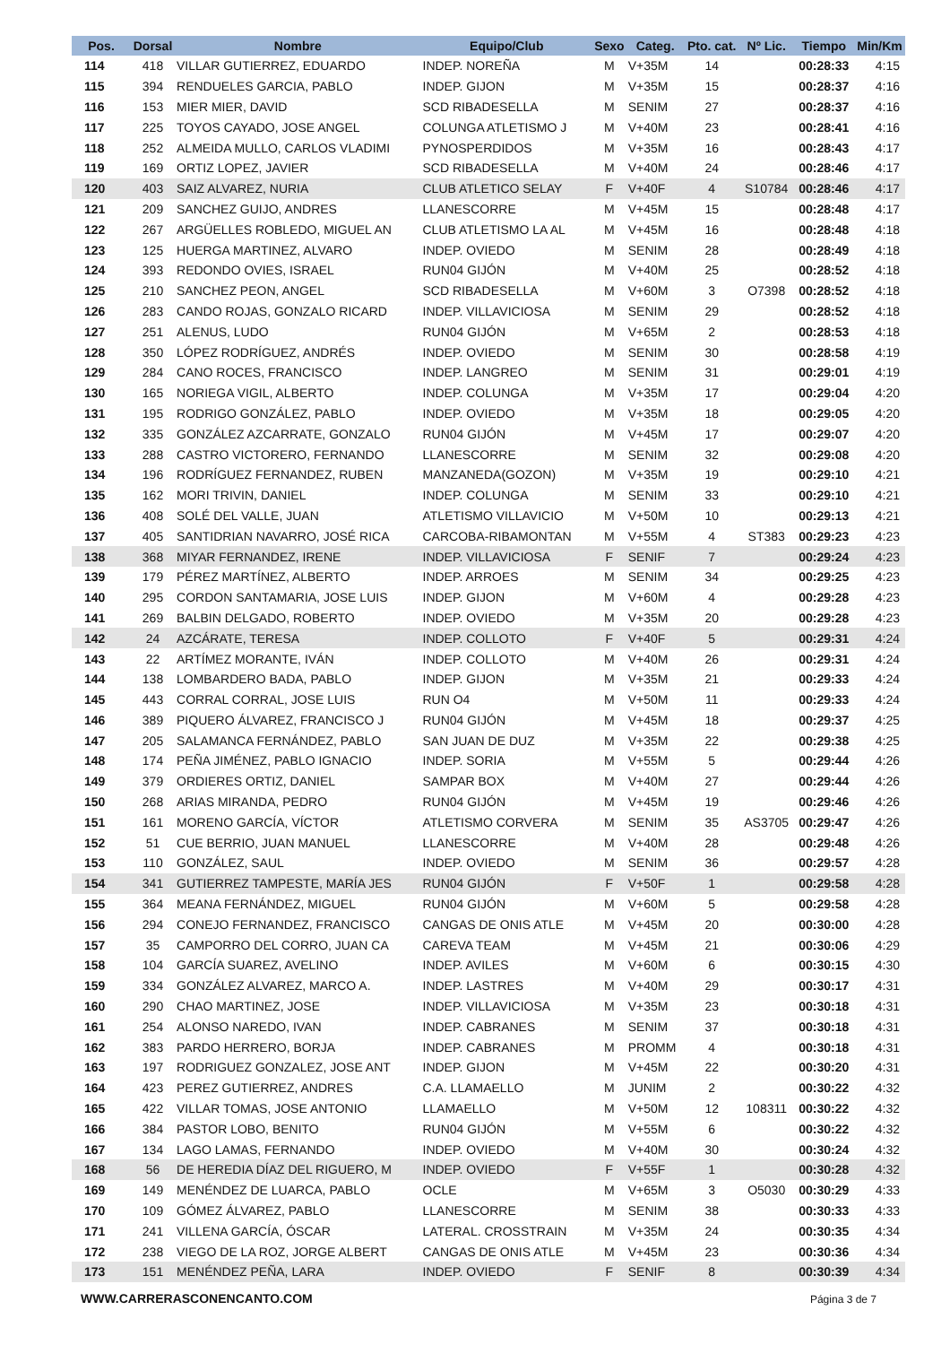| Pos. | Dorsal | Nombre | Equipo/Club | Sexo | Categ. | Pto. cat. | Nº Lic. | Tiempo | Min/Km |
| --- | --- | --- | --- | --- | --- | --- | --- | --- | --- |
| 114 | 418 | VILLAR GUTIERREZ, EDUARDO | INDEP. NOREÑA | M | V+35M | 14 | | 00:28:33 | 4:15 |
| 115 | 394 | RENDUELES GARCIA, PABLO | INDEP. GIJON | M | V+35M | 15 | | 00:28:37 | 4:16 |
| 116 | 153 | MIER MIER, DAVID | SCD RIBADESELLA | M | SENIM | 27 | | 00:28:37 | 4:16 |
| 117 | 225 | TOYOS CAYADO, JOSE ANGEL | COLUNGA ATLETISMO J | M | V+40M | 23 | | 00:28:41 | 4:16 |
| 118 | 252 | ALMEIDA MULLO, CARLOS VLADIMI | PYNOSPERDIDOS | M | V+35M | 16 | | 00:28:43 | 4:17 |
| 119 | 169 | ORTIZ LOPEZ, JAVIER | SCD RIBADESELLA | M | V+40M | 24 | | 00:28:46 | 4:17 |
| 120 | 403 | SAIZ ALVAREZ, NURIA | CLUB ATLETICO SELAY | F | V+40F | 4 | S10784 | 00:28:46 | 4:17 |
| 121 | 209 | SANCHEZ GUIJO, ANDRES | LLANESCORRE | M | V+45M | 15 | | 00:28:48 | 4:17 |
| 122 | 267 | ARGÜELLES ROBLEDO, MIGUEL AN | CLUB ATLETISMO LA AL | M | V+45M | 16 | | 00:28:48 | 4:18 |
| 123 | 125 | HUERGA MARTINEZ, ALVARO | INDEP. OVIEDO | M | SENIM | 28 | | 00:28:49 | 4:18 |
| 124 | 393 | REDONDO OVIES, ISRAEL | RUN04 GIJÓN | M | V+40M | 25 | | 00:28:52 | 4:18 |
| 125 | 210 | SANCHEZ PEON, ANGEL | SCD RIBADESELLA | M | V+60M | 3 | O7398 | 00:28:52 | 4:18 |
| 126 | 283 | CANDO ROJAS, GONZALO RICARD | INDEP. VILLAVICIOSA | M | SENIM | 29 | | 00:28:52 | 4:18 |
| 127 | 251 | ALENUS, LUDO | RUN04 GIJÓN | M | V+65M | 2 | | 00:28:53 | 4:18 |
| 128 | 350 | LÓPEZ RODRÍGUEZ, ANDRÉS | INDEP. OVIEDO | M | SENIM | 30 | | 00:28:58 | 4:19 |
| 129 | 284 | CANO ROCES, FRANCISCO | INDEP. LANGREO | M | SENIM | 31 | | 00:29:01 | 4:19 |
| 130 | 165 | NORIEGA VIGIL, ALBERTO | INDEP. COLUNGA | M | V+35M | 17 | | 00:29:04 | 4:20 |
| 131 | 195 | RODRIGO GONZÁLEZ, PABLO | INDEP. OVIEDO | M | V+35M | 18 | | 00:29:05 | 4:20 |
| 132 | 335 | GONZÁLEZ AZCARRATE, GONZALO | RUN04 GIJÓN | M | V+45M | 17 | | 00:29:07 | 4:20 |
| 133 | 288 | CASTRO VICTORERO, FERNANDO | LLANESCORRE | M | SENIM | 32 | | 00:29:08 | 4:20 |
| 134 | 196 | RODRÍGUEZ FERNANDEZ, RUBEN | MANZANEDA(GOZON) | M | V+35M | 19 | | 00:29:10 | 4:21 |
| 135 | 162 | MORI TRIVIN, DANIEL | INDEP. COLUNGA | M | SENIM | 33 | | 00:29:10 | 4:21 |
| 136 | 408 | SOLÉ DEL VALLE, JUAN | ATLETISMO VILLAVICIO | M | V+50M | 10 | | 00:29:13 | 4:21 |
| 137 | 405 | SANTIDRIAN NAVARRO, JOSÉ RICA | CARCOBA-RIBAMONTAN | M | V+55M | 4 | ST383 | 00:29:23 | 4:23 |
| 138 | 368 | MIYAR FERNANDEZ, IRENE | INDEP. VILLAVICIOSA | F | SENIF | 7 | | 00:29:24 | 4:23 |
| 139 | 179 | PÉREZ MARTÍNEZ, ALBERTO | INDEP. ARROES | M | SENIM | 34 | | 00:29:25 | 4:23 |
| 140 | 295 | CORDON SANTAMARIA, JOSE LUIS | INDEP. GIJON | M | V+60M | 4 | | 00:29:28 | 4:23 |
| 141 | 269 | BALBIN DELGADO, ROBERTO | INDEP. OVIEDO | M | V+35M | 20 | | 00:29:28 | 4:23 |
| 142 | 24 | AZCÁRATE, TERESA | INDEP. COLLOTO | F | V+40F | 5 | | 00:29:31 | 4:24 |
| 143 | 22 | ARTÍMEZ MORANTE, IVÁN | INDEP. COLLOTO | M | V+40M | 26 | | 00:29:31 | 4:24 |
| 144 | 138 | LOMBARDERO BADA, PABLO | INDEP. GIJON | M | V+35M | 21 | | 00:29:33 | 4:24 |
| 145 | 443 | CORRAL CORRAL, JOSE LUIS | RUN O4 | M | V+50M | 11 | | 00:29:33 | 4:24 |
| 146 | 389 | PIQUERO ÁLVAREZ, FRANCISCO J | RUN04 GIJÓN | M | V+45M | 18 | | 00:29:37 | 4:25 |
| 147 | 205 | SALAMANCA FERNÁNDEZ, PABLO | SAN JUAN DE DUZ | M | V+35M | 22 | | 00:29:38 | 4:25 |
| 148 | 174 | PEÑA JIMÉNEZ, PABLO IGNACIO | INDEP. SORIA | M | V+55M | 5 | | 00:29:44 | 4:26 |
| 149 | 379 | ORDIERES ORTIZ, DANIEL | SAMPAR BOX | M | V+40M | 27 | | 00:29:44 | 4:26 |
| 150 | 268 | ARIAS MIRANDA, PEDRO | RUN04 GIJÓN | M | V+45M | 19 | | 00:29:46 | 4:26 |
| 151 | 161 | MORENO GARCÍA, VÍCTOR | ATLETISMO CORVERA | M | SENIM | 35 | AS3705 | 00:29:47 | 4:26 |
| 152 | 51 | CUE BERRIO, JUAN MANUEL | LLANESCORRE | M | V+40M | 28 | | 00:29:48 | 4:26 |
| 153 | 110 | GONZÁLEZ, SAUL | INDEP. OVIEDO | M | SENIM | 36 | | 00:29:57 | 4:28 |
| 154 | 341 | GUTIERREZ TAMPESTE, MARÍA JES | RUN04 GIJÓN | F | V+50F | 1 | | 00:29:58 | 4:28 |
| 155 | 364 | MEANA FERNÁNDEZ, MIGUEL | RUN04 GIJÓN | M | V+60M | 5 | | 00:29:58 | 4:28 |
| 156 | 294 | CONEJO FERNANDEZ, FRANCISCO | CANGAS DE ONIS ATLE | M | V+45M | 20 | | 00:30:00 | 4:28 |
| 157 | 35 | CAMPORRO DEL CORRO, JUAN CA | CAREVA TEAM | M | V+45M | 21 | | 00:30:06 | 4:29 |
| 158 | 104 | GARCÍA SUAREZ, AVELINO | INDEP. AVILES | M | V+60M | 6 | | 00:30:15 | 4:30 |
| 159 | 334 | GONZÁLEZ ALVAREZ, MARCO A. | INDEP. LASTRES | M | V+40M | 29 | | 00:30:17 | 4:31 |
| 160 | 290 | CHAO MARTINEZ, JOSE | INDEP. VILLAVICIOSA | M | V+35M | 23 | | 00:30:18 | 4:31 |
| 161 | 254 | ALONSO NAREDO, IVAN | INDEP. CABRANES | M | SENIM | 37 | | 00:30:18 | 4:31 |
| 162 | 383 | PARDO HERRERO, BORJA | INDEP. CABRANES | M | PROMM | 4 | | 00:30:18 | 4:31 |
| 163 | 197 | RODRIGUEZ GONZALEZ, JOSE ANT | INDEP. GIJON | M | V+45M | 22 | | 00:30:20 | 4:31 |
| 164 | 423 | PEREZ GUTIERREZ, ANDRES | C.A. LLAMAELLO | M | JUNIM | 2 | | 00:30:22 | 4:32 |
| 165 | 422 | VILLAR TOMAS, JOSE ANTONIO | LLAMAELLO | M | V+50M | 12 | 108311 | 00:30:22 | 4:32 |
| 166 | 384 | PASTOR LOBO, BENITO | RUN04 GIJÓN | M | V+55M | 6 | | 00:30:22 | 4:32 |
| 167 | 134 | LAGO LAMAS, FERNANDO | INDEP. OVIEDO | M | V+40M | 30 | | 00:30:24 | 4:32 |
| 168 | 56 | DE HEREDIA DÍAZ DEL RIGUERO, M | INDEP. OVIEDO | F | V+55F | 1 | | 00:30:28 | 4:32 |
| 169 | 149 | MENÉNDEZ DE LUARCA, PABLO | OCLE | M | V+65M | 3 | O5030 | 00:30:29 | 4:33 |
| 170 | 109 | GÓMEZ ÁLVAREZ, PABLO | LLANESCORRE | M | SENIM | 38 | | 00:30:33 | 4:33 |
| 171 | 241 | VILLENA GARCÍA, ÓSCAR | LATERAL. CROSSTRAIN | M | V+35M | 24 | | 00:30:35 | 4:34 |
| 172 | 238 | VIEGO DE LA ROZ, JORGE ALBERT | CANGAS DE ONIS ATLE | M | V+45M | 23 | | 00:30:36 | 4:34 |
| 173 | 151 | MENÉNDEZ PEÑA, LARA | INDEP. OVIEDO | F | SENIF | 8 | | 00:30:39 | 4:34 |
WWW.CARRERASCONENCANTO.COM Página 3 de 7